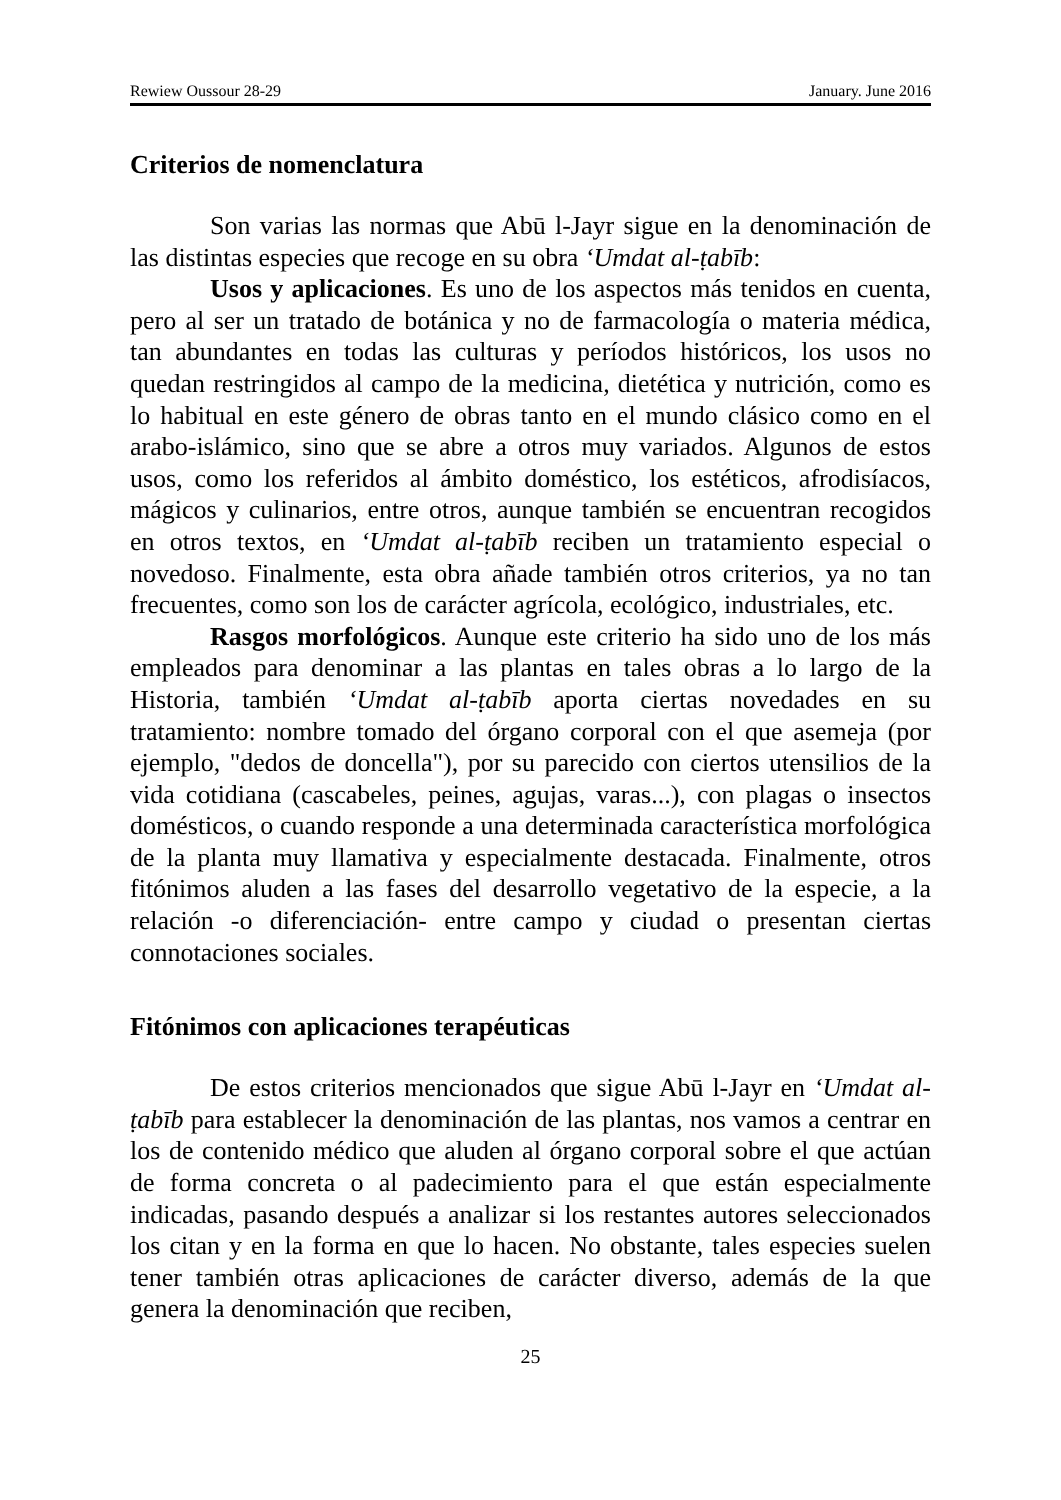Rewiew Oussour 28-29 January. June 2016
Criterios de nomenclatura
Son varias las normas que Abū l-Jayr sigue en la denominación de las distintas especies que recoge en su obra ‘Umdat al-ṭabīb:
Usos y aplicaciones. Es uno de los aspectos más tenidos en cuenta, pero al ser un tratado de botánica y no de farmacología o materia médica, tan abundantes en todas las culturas y períodos históricos, los usos no quedan restringidos al campo de la medicina, dietética y nutrición, como es lo habitual en este género de obras tanto en el mundo clásico como en el arabo-islámico, sino que se abre a otros muy variados. Algunos de estos usos, como los referidos al ámbito doméstico, los estéticos, afrodisíacos, mágicos y culinarios, entre otros, aunque también se encuentran recogidos en otros textos, en ‘Umdat al-ṭabīb reciben un tratamiento especial o novedoso. Finalmente, esta obra añade también otros criterios, ya no tan frecuentes, como son los de carácter agrícola, ecológico, industriales, etc.
Rasgos morfológicos. Aunque este criterio ha sido uno de los más empleados para denominar a las plantas en tales obras a lo largo de la Historia, también ‘Umdat al-ṭabīb aporta ciertas novedades en su tratamiento: nombre tomado del órgano corporal con el que asemeja (por ejemplo, "dedos de doncella"), por su parecido con ciertos utensilios de la vida cotidiana (cascabeles, peines, agujas, varas...), con plagas o insectos domésticos, o cuando responde a una determinada característica morfológica de la planta muy llamativa y especialmente destacada. Finalmente, otros fitónimos aluden a las fases del desarrollo vegetativo de la especie, a la relación -o diferenciación- entre campo y ciudad o presentan ciertas connotaciones sociales.
Fitónimos con aplicaciones terapéuticas
De estos criterios mencionados que sigue Abū l-Jayr en ‘Umdat al-ṭabīb para establecer la denominación de las plantas, nos vamos a centrar en los de contenido médico que aluden al órgano corporal sobre el que actúan de forma concreta o al padecimiento para el que están especialmente indicadas, pasando después a analizar si los restantes autores seleccionados los citan y en la forma en que lo hacen. No obstante, tales especies suelen tener también otras aplicaciones de carácter diverso, además de la que genera la denominación que reciben,
25